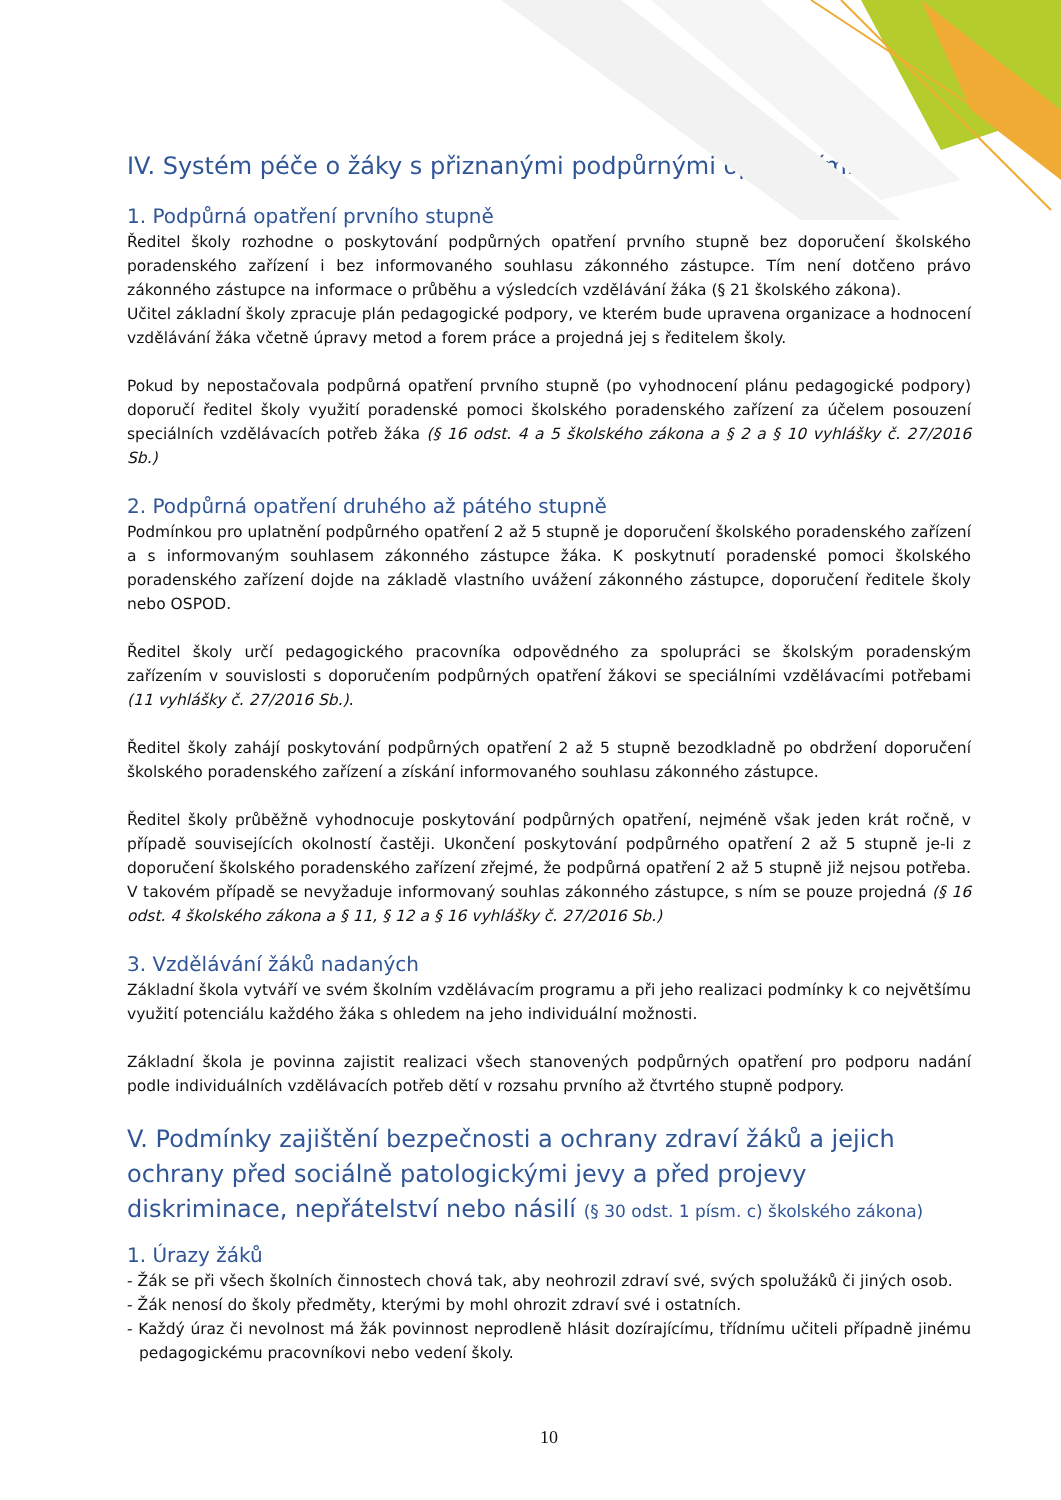IV. Systém péče o žáky s přiznanými podpůrnými opatřeními
1. Podpůrná opatření prvního stupně
Ředitel školy rozhodne o poskytování podpůrných opatření prvního stupně bez doporučení školského poradenského zařízení i bez informovaného souhlasu zákonného zástupce. Tím není dotčeno právo zákonného zástupce na informace o průběhu a výsledcích vzdělávání žáka (§ 21 školského zákona).
Učitel základní školy zpracuje plán pedagogické podpory, ve kterém bude upravena organizace a hodnocení vzdělávání žáka včetně úpravy metod a forem práce a projedná jej s ředitelem školy.
Pokud by nepostačovala podpůrná opatření prvního stupně (po vyhodnocení plánu pedagogické podpory) doporučí ředitel školy využití poradenské pomoci školského poradenského zařízení za účelem posouzení speciálních vzdělávacích potřeb žáka (§ 16 odst. 4 a 5 školského zákona a § 2 a § 10 vyhlášky č. 27/2016 Sb.)
2. Podpůrná opatření druhého až pátého stupně
Podmínkou pro uplatnění podpůrného opatření 2 až 5 stupně je doporučení školského poradenského zařízení a s informovaným souhlasem zákonného zástupce žáka. K poskytnutí poradenské pomoci školského poradenského zařízení dojde na základě vlastního uvážení zákonného zástupce, doporučení ředitele školy nebo OSPOD.
Ředitel školy určí pedagogického pracovníka odpovědného za spolupráci se školským poradenským zařízením v souvislosti s doporučením podpůrných opatření žákovi se speciálními vzdělávacími potřebami (11 vyhlášky č. 27/2016 Sb.).
Ředitel školy zahájí poskytování podpůrných opatření 2 až 5 stupně bezodkladně po obdržení doporučení školského poradenského zařízení a získání informovaného souhlasu zákonného zástupce.
Ředitel školy průběžně vyhodnocuje poskytování podpůrných opatření, nejméně však jeden krát ročně, v případě souvisejících okolností častěji. Ukončení poskytování podpůrného opatření 2 až 5 stupně je-li z doporučení školského poradenského zařízení zřejmé, že podpůrná opatření 2 až 5 stupně již nejsou potřeba. V takovém případě se nevyžaduje informovaný souhlas zákonného zástupce, s ním se pouze projedná (§ 16 odst. 4 školského zákona a § 11, § 12 a § 16 vyhlášky č. 27/2016 Sb.)
3. Vzdělávání žáků nadaných
Základní škola vytváří ve svém školním vzdělávacím programu a při jeho realizaci podmínky k co největšímu využití potenciálu každého žáka s ohledem na jeho individuální možnosti.
Základní škola je povinna zajistit realizaci všech stanovených podpůrných opatření pro podporu nadání podle individuálních vzdělávacích potřeb dětí v rozsahu prvního až čtvrtého stupně podpory.
V. Podmínky zajištění bezpečnosti a ochrany zdraví žáků a jejich ochrany před sociálně patologickými jevy a před projevy diskriminace, nepřátelství nebo násilí (§ 30 odst. 1 písm. c) školského zákona)
1. Úrazy žáků
- Žák se při všech školních činnostech chová tak, aby neohrozil zdraví své, svých spolužáků či jiných osob.
- Žák nenosí do školy předměty, kterými by mohl ohrozit zdraví své i ostatních.
- Každý úraz či nevolnost má žák povinnost neprodleně hlásit dozírajícímu, třídnímu učiteli případně jinému pedagogickému pracovníkovi nebo vedení školy.
10